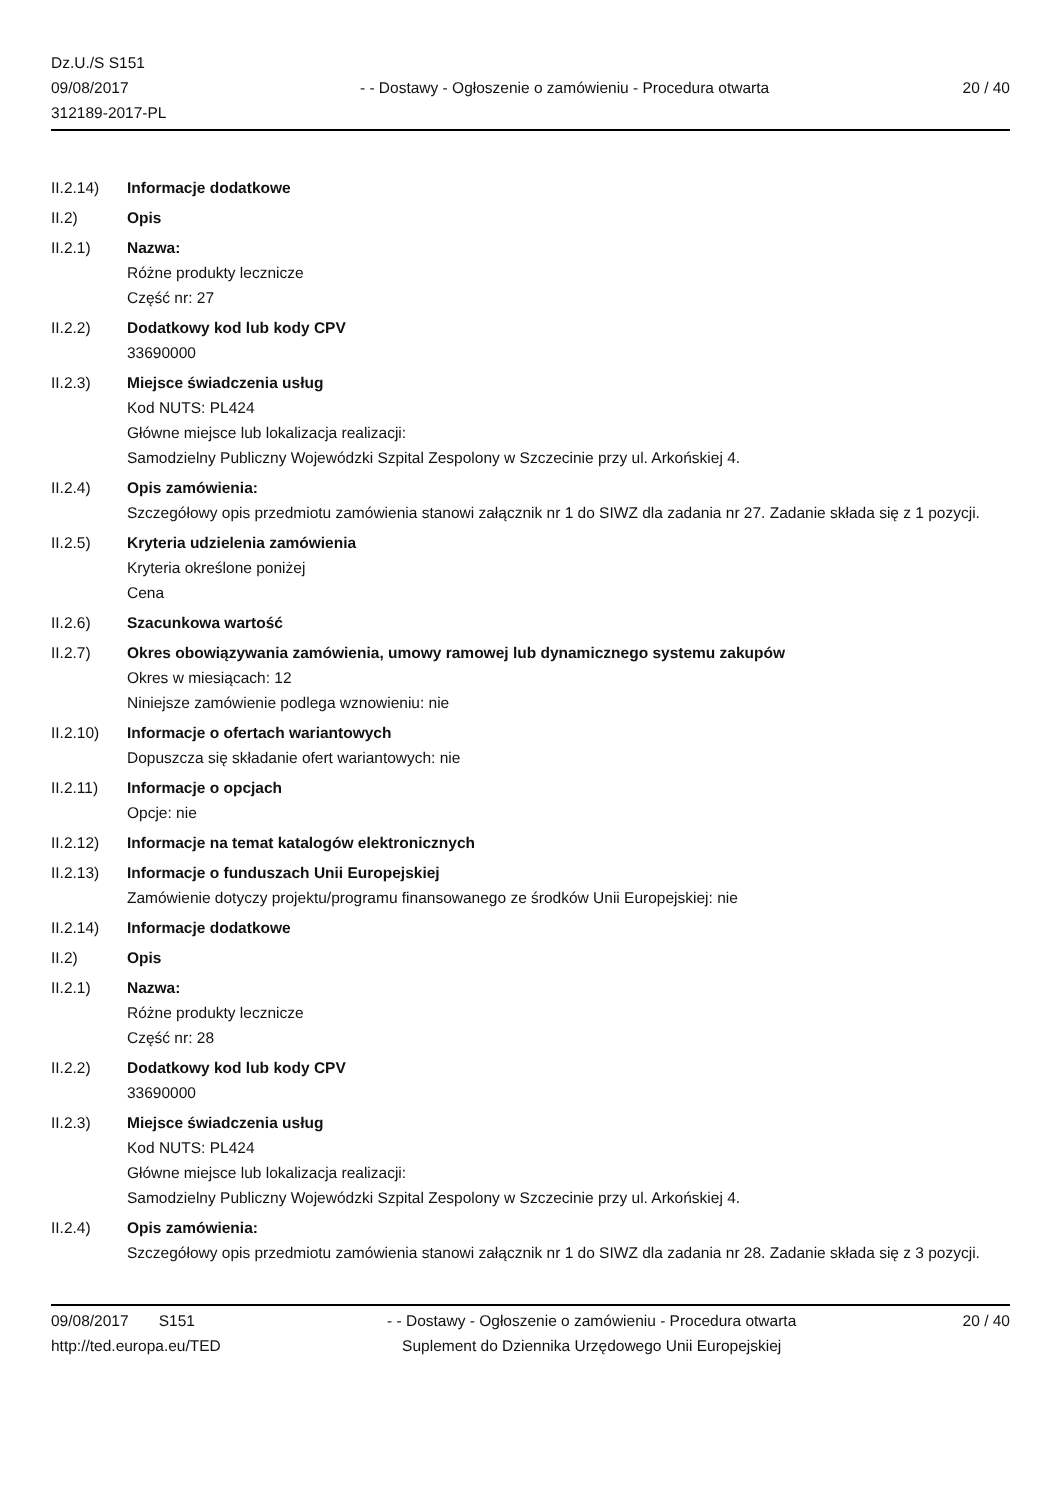Dz.U./S S151
09/08/2017
312189-2017-PL
- - Dostawy - Ogłoszenie o zamówieniu - Procedura otwarta
20 / 40
II.2.14) Informacje dodatkowe
II.2) Opis
II.2.1) Nazwa:
Różne produkty lecznicze
Część nr: 27
II.2.2) Dodatkowy kod lub kody CPV
33690000
II.2.3) Miejsce świadczenia usług
Kod NUTS: PL424
Główne miejsce lub lokalizacja realizacji:
Samodzielny Publiczny Wojewódzki Szpital Zespolony w Szczecinie przy ul. Arkońskiej 4.
II.2.4) Opis zamówienia:
Szczegółowy opis przedmiotu zamówienia stanowi załącznik nr 1 do SIWZ dla zadania nr 27. Zadanie składa się z 1 pozycji.
II.2.5) Kryteria udzielenia zamówienia
Kryteria określone poniżej
Cena
II.2.6) Szacunkowa wartość
II.2.7) Okres obowiązywania zamówienia, umowy ramowej lub dynamicznego systemu zakupów
Okres w miesiącach: 12
Niniejsze zamówienie podlega wznowieniu: nie
II.2.10) Informacje o ofertach wariantowych
Dopuszcza się składanie ofert wariantowych: nie
II.2.11) Informacje o opcjach
Opcje: nie
II.2.12) Informacje na temat katalogów elektronicznych
II.2.13) Informacje o funduszach Unii Europejskiej
Zamówienie dotyczy projektu/programu finansowanego ze środków Unii Europejskiej: nie
II.2.14) Informacje dodatkowe
II.2) Opis
II.2.1) Nazwa:
Różne produkty lecznicze
Część nr: 28
II.2.2) Dodatkowy kod lub kody CPV
33690000
II.2.3) Miejsce świadczenia usług
Kod NUTS: PL424
Główne miejsce lub lokalizacja realizacji:
Samodzielny Publiczny Wojewódzki Szpital Zespolony w Szczecinie przy ul. Arkońskiej 4.
II.2.4) Opis zamówienia:
Szczegółowy opis przedmiotu zamówienia stanowi załącznik nr 1 do SIWZ dla zadania nr 28. Zadanie składa się z 3 pozycji.
09/08/2017 S151
http://ted.europa.eu/TED
- - Dostawy - Ogłoszenie o zamówieniu - Procedura otwarta
Suplement do Dziennika Urzędowego Unii Europejskiej
20 / 40